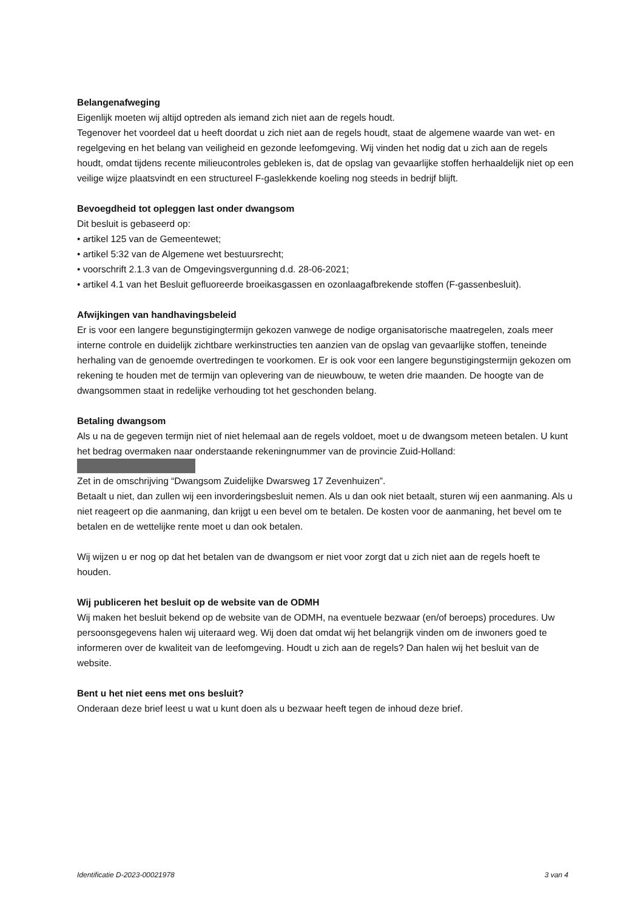Belangenafweging
Eigenlijk moeten wij altijd optreden als iemand zich niet aan de regels houdt.
Tegenover het voordeel dat u heeft doordat u zich niet aan de regels houdt, staat de algemene waarde van wet- en regelgeving en het belang van veiligheid en gezonde leefomgeving. Wij vinden het nodig dat u zich aan de regels houdt, omdat tijdens recente milieucontroles gebleken is, dat de opslag van gevaarlijke stoffen herhaaldelijk niet op een veilige wijze plaatsvindt en een structureel F-gaslekkende koeling nog steeds in bedrijf blijft.
Bevoegdheid tot opleggen last onder dwangsom
Dit besluit is gebaseerd op:
• artikel 125 van de Gemeentewet;
• artikel 5:32 van de Algemene wet bestuursrecht;
• voorschrift 2.1.3 van de Omgevingsvergunning d.d. 28-06-2021;
• artikel 4.1 van het Besluit gefluoreerde broeikasgassen en ozonlaagafbrekende stoffen (F-gassenbesluit).
Afwijkingen van handhavingsbeleid
Er is voor een langere begunstigingtermijn gekozen vanwege de nodige organisatorische maatregelen, zoals meer interne controle en duidelijk zichtbare werkinstructies ten aanzien van de opslag van gevaarlijke stoffen, teneinde herhaling van de genoemde overtredingen te voorkomen. Er is ook voor een langere begunstigingstermijn gekozen om rekening te houden met de termijn van oplevering van de nieuwbouw, te weten drie maanden. De hoogte van de dwangsommen staat in redelijke verhouding tot het geschonden belang.
Betaling dwangsom
Als u na de gegeven termijn niet of niet helemaal aan de regels voldoet, moet u de dwangsom meteen betalen. U kunt het bedrag overmaken naar onderstaande rekeningnummer van de provincie Zuid-Holland:
Zet in de omschrijving “Dwangsom Zuidelijke Dwarsweg 17 Zevenhuizen”.
Betaalt u niet, dan zullen wij een invorderingsbesluit nemen. Als u dan ook niet betaalt, sturen wij een aanmaning. Als u niet reageert op die aanmaning, dan krijgt u een bevel om te betalen. De kosten voor de aanmaning, het bevel om te betalen en de wettelijke rente moet u dan ook betalen.
Wij wijzen u er nog op dat het betalen van de dwangsom er niet voor zorgt dat u zich niet aan de regels hoeft te houden.
Wij publiceren het besluit op de website van de ODMH
Wij maken het besluit bekend op de website van de ODMH, na eventuele bezwaar (en/of beroeps) procedures. Uw persoonsgegevens halen wij uiteraard weg. Wij doen dat omdat wij het belangrijk vinden om de inwoners goed te informeren over de kwaliteit van de leefomgeving. Houdt u zich aan de regels? Dan halen wij het besluit van de website.
Bent u het niet eens met ons besluit?
Onderaan deze brief leest u wat u kunt doen als u bezwaar heeft tegen de inhoud deze brief.
Identificatie D-2023-00021978 3 van 4